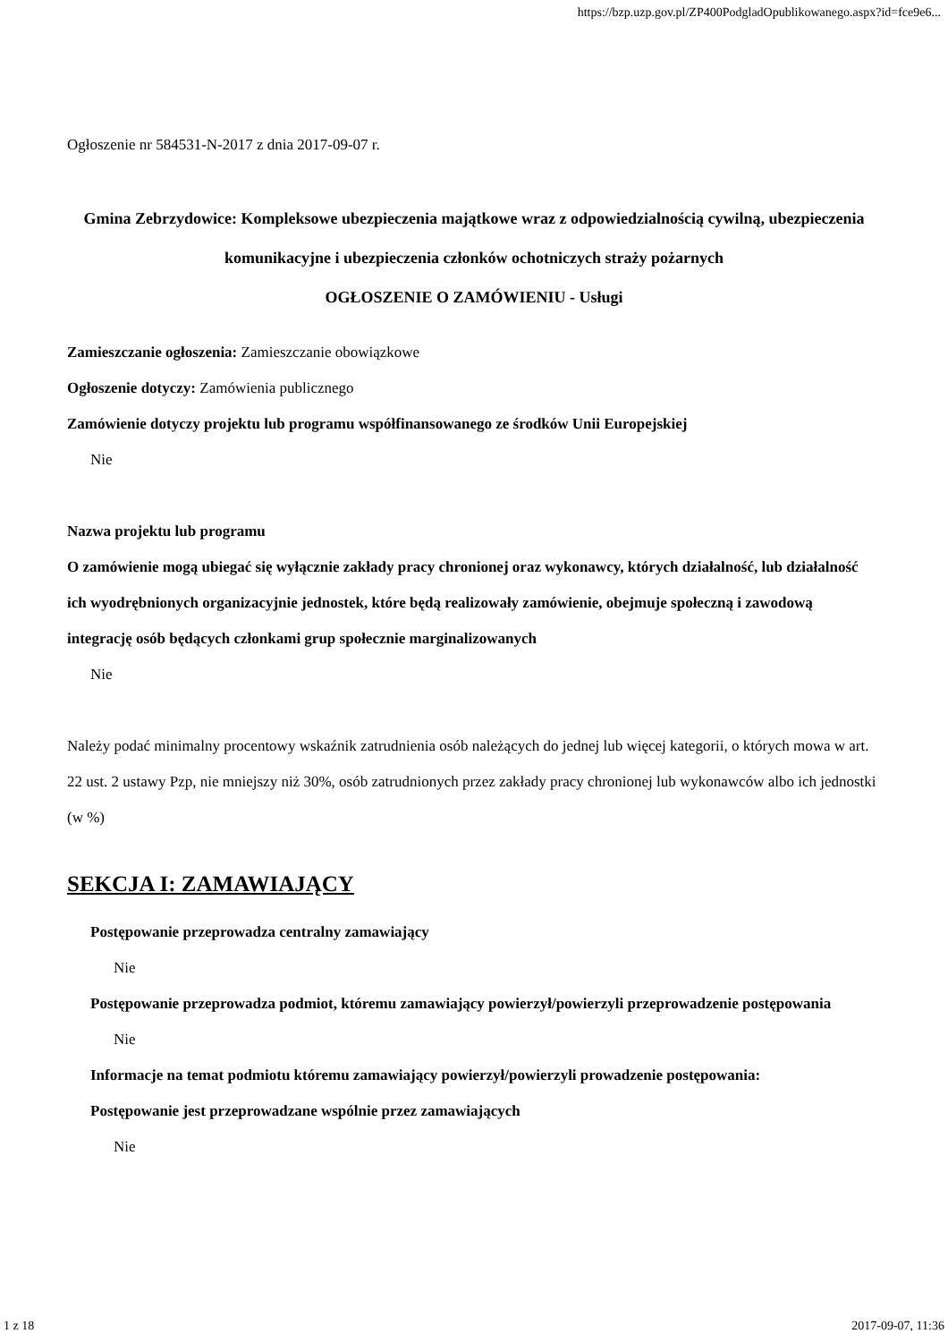https://bzp.uzp.gov.pl/ZP400PodgladOpublikowanego.aspx?id=fce9e6...
Ogłoszenie nr 584531-N-2017 z dnia 2017-09-07 r.
Gmina Zebrzydowice: Kompleksowe ubezpieczenia majątkowe wraz z odpowiedzialnością cywilną, ubezpieczenia komunikacyjne i ubezpieczenia członków ochotniczych straży pożarnych
OGŁOSZENIE O ZAMÓWIENIU - Usługi
Zamieszczanie ogłoszenia: Zamieszczanie obowiązkowe
Ogłoszenie dotyczy: Zamówienia publicznego
Zamówienie dotyczy projektu lub programu współfinansowanego ze środków Unii Europejskiej
Nie
Nazwa projektu lub programu
O zamówienie mogą ubiegać się wyłącznie zakłady pracy chronionej oraz wykonawcy, których działalność, lub działalność ich wyodrębnionych organizacyjnie jednostek, które będą realizowały zamówienie, obejmuje społeczną i zawodową integrację osób będących członkami grup społecznie marginalizowanych
Nie
Należy podać minimalny procentowy wskaźnik zatrudnienia osób należących do jednej lub więcej kategorii, o których mowa w art. 22 ust. 2 ustawy Pzp, nie mniejszy niż 30%, osób zatrudnionych przez zakłady pracy chronionej lub wykonawców albo ich jednostki (w %)
SEKCJA I: ZAMAWIAJĄCY
Postępowanie przeprowadza centralny zamawiający
Nie
Postępowanie przeprowadza podmiot, któremu zamawiający powierzył/powierzyli przeprowadzenie postępowania
Nie
Informacje na temat podmiotu któremu zamawiający powierzył/powierzyli prowadzenie postępowania:
Postępowanie jest przeprowadzane wspólnie przez zamawiających
Nie
1 z 18 2017-09-07, 11:36